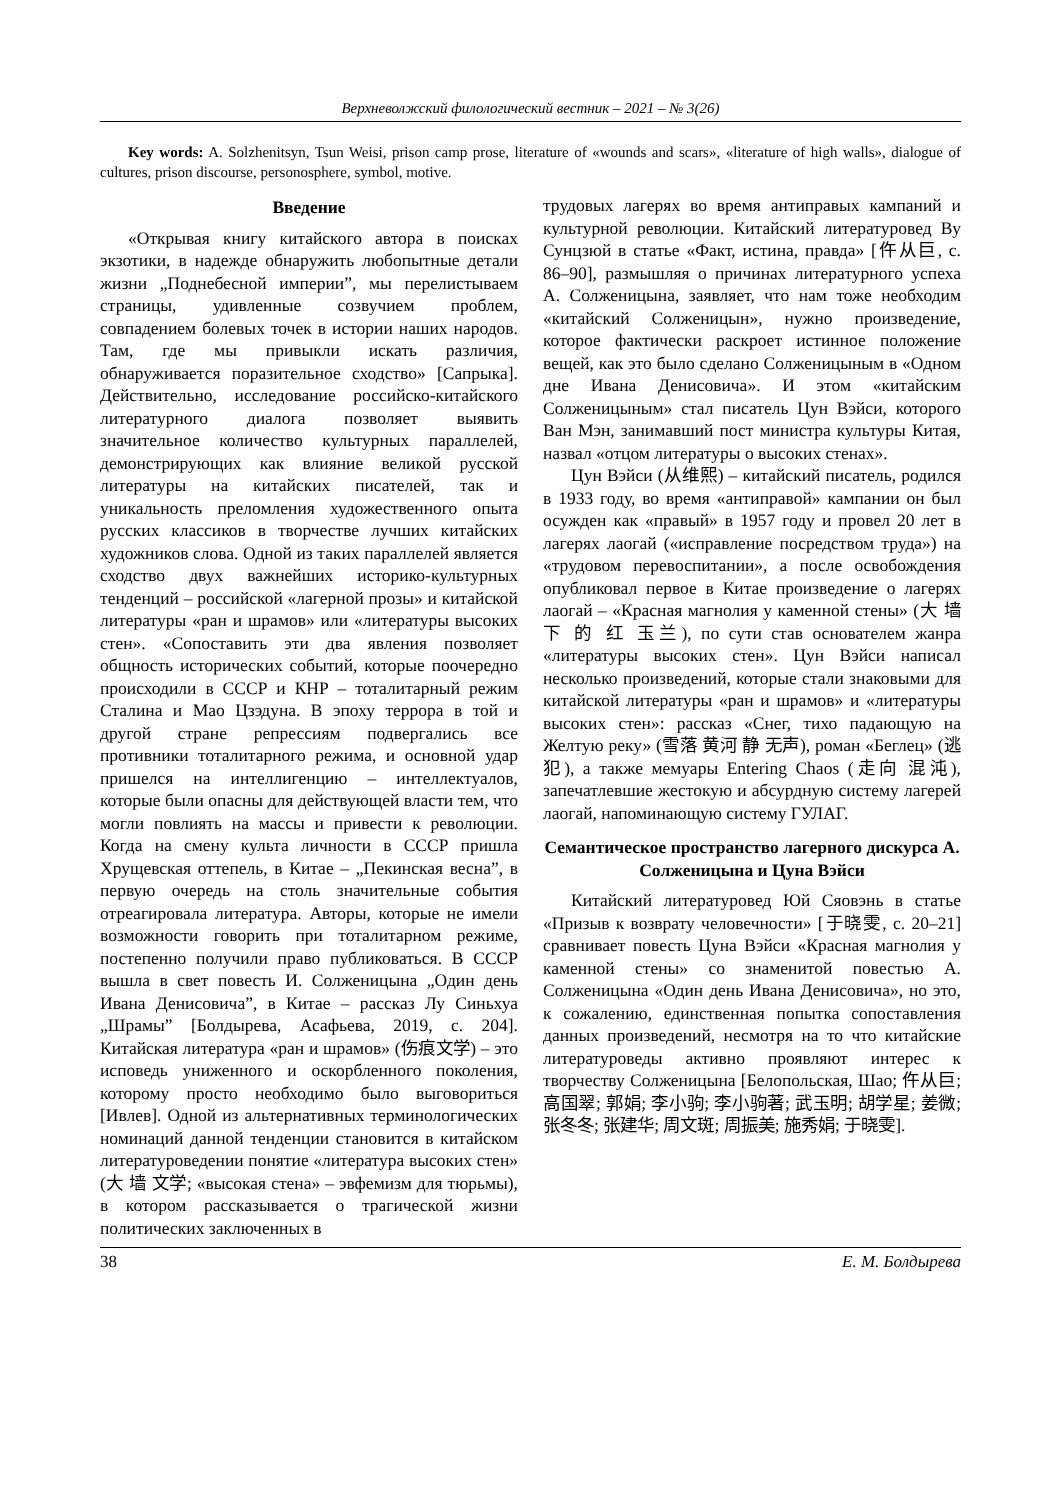Верхневолжский филологический вестник – 2021 – № 3(26)
Key words: A. Solzhenitsyn, Tsun Weisi, prison camp prose, literature of «wounds and scars», «literature of high walls», dialogue of cultures, prison discourse, personosphere, symbol, motive.
Введение
«Открывая книгу китайского автора в поисках экзотики, в надежде обнаружить любопытные детали жизни „Поднебесной империи”, мы перелистываем страницы, удивленные созвучием проблем, совпадением болевых точек в истории наших народов. Там, где мы привыкли искать различия, обнаруживается поразительное сходство» [Сапрыка]. Действительно, исследование российско-китайского литературного диалога позволяет выявить значительное количество культурных параллелей, демонстрирующих как влияние великой русской литературы на китайских писателей, так и уникальность преломления художественного опыта русских классиков в творчестве лучших китайских художников слова. Одной из таких параллелей является сходство двух важнейших историко-культурных тенденций – российской «лагерной прозы» и китайской литературы «ран и шрамов» или «литературы высоких стен». «Сопоставить эти два явления позволяет общность исторических событий, которые поочередно происходили в СССР и КНР – тоталитарный режим Сталина и Мао Цзэдуна. В эпоху террора в той и другой стране репрессиям подвергались все противники тоталитарного режима, и основной удар пришелся на интеллигенцию – интеллектуалов, которые были опасны для действующей власти тем, что могли повлиять на массы и привести к революции. Когда на смену культа личности в СССР пришла Хрущевская оттепель, в Китае – „Пекинская весна”, в первую очередь на столь значительные события отреагировала литература. Авторы, которые не имели возможности говорить при тоталитарном режиме, постепенно получили право публиковаться. В СССР вышла в свет повесть И. Солженицына „Один день Ивана Денисовича”, в Китае – рассказ Лу Синьхуа „Шрамы” [Болдырева, Асафьева, 2019, с. 204]. Китайская литература «ран и шрамов» (伤痕文学) – это исповедь униженного и оскорбленного поколения, которому просто необходимо было выговориться [Ивлев]. Одной из альтернативных терминологических номинаций данной тенденции становится в китайском литературоведении понятие «литература высоких стен» (大 墙 文学; «высокая стена» – эвфемизм для тюрьмы), в котором рассказывается о трагической жизни политических заключенных в
трудовых лагерях во время антиправых кампаний и культурной революции. Китайский литературовед Ву Сунцзюй в статье «Факт, истина, правда» [仵从巨, с. 86–90], размышляя о причинах литературного успеха А. Солженицына, заявляет, что нам тоже необходим «китайский Солженицын», нужно произведение, которое фактически раскроет истинное положение вещей, как это было сделано Солженицыным в «Одном дне Ивана Денисовича». И этом «китайским Солженицыным» стал писатель Цун Вэйси, которого Ван Мэн, занимавший пост министра культуры Китая, назвал «отцом литературы о высоких стенах».
Цун Вэйси (从维熙) – китайский писатель, родился в 1933 году, во время «антиправой» кампании он был осужден как «правый» в 1957 году и провел 20 лет в лагерях лаогай («исправление посредством труда») на «трудовом перевоспитании», а после освобождения опубликовал первое в Китае произведение о лагерях лаогай – «Красная магнолия у каменной стены» (大 墙 下 的 红 玉兰), по сути став основателем жанра «литературы высоких стен». Цун Вэйси написал несколько произведений, которые стали знаковыми для китайской литературы «ран и шрамов» и «литературы высоких стен»: рассказ «Снег, тихо падающую на Желтую реку» (雪落 黄河 静 无声), роман «Беглец» (逃犯), а также мемуары Entering Chaos (走向 混沌), запечатлевшие жестокую и абсурдную систему лагерей лаогай, напоминающую систему ГУЛАГ.
Семантическое пространство лагерного дискурса А. Солженицына и Цуна Вэйси
Китайский литературовед Юй Сяовэнь в статье «Призыв к возврату человечности» [于晓雯, с. 20–21] сравнивает повесть Цуна Вэйси «Красная магнолия у каменной стены» со знаменитой повестью А. Солженицына «Один день Ивана Денисовича», но это, к сожалению, единственная попытка сопоставления данных произведений, несмотря на то что китайские литературоведы активно проявляют интерес к творчеству Солженицына [Белопольская, Шао; 仵从巨; 高国翠; 郭娟; 李小驹; 李小驹著; 武玉明; 胡学星; 姜微; 张冬冬; 张建华; 周文斑; 周振美; 施秀娟; 于晓雯].
38 Е. М. Болдырева